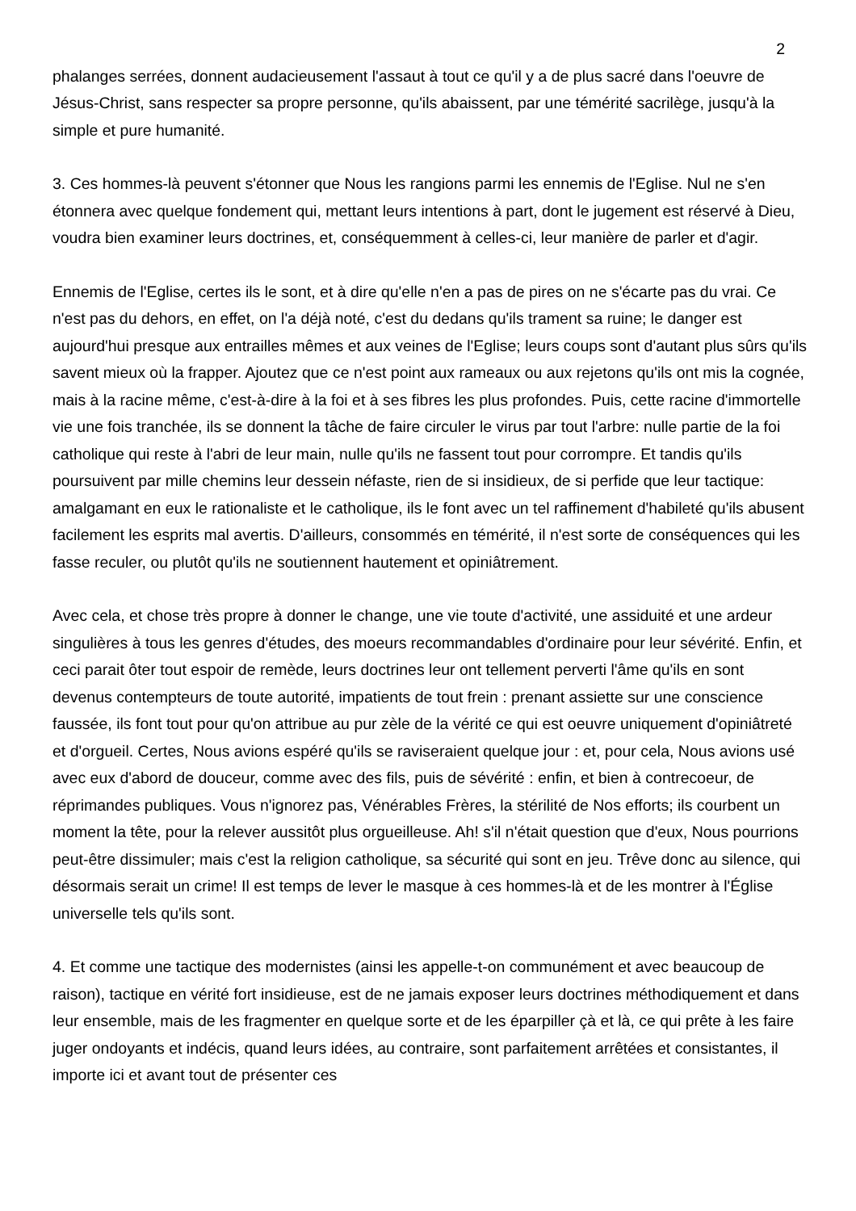2
phalanges serrées, donnent audacieusement l'assaut à tout ce qu'il y a de plus sacré dans l'oeuvre de Jésus-Christ, sans respecter sa propre personne, qu'ils abaissent, par une témérité sacrilège, jusqu'à la simple et pure humanité.
3. Ces hommes-là peuvent s'étonner que Nous les rangions parmi les ennemis de l'Eglise. Nul ne s'en étonnera avec quelque fondement qui, mettant leurs intentions à part, dont le jugement est réservé à Dieu, voudra bien examiner leurs doctrines, et, conséquemment à celles-ci, leur manière de parler et d'agir.
Ennemis de l'Eglise, certes ils le sont, et à dire qu'elle n'en a pas de pires on ne s'écarte pas du vrai. Ce n'est pas du dehors, en effet, on l'a déjà noté, c'est du dedans qu'ils trament sa ruine; le danger est aujourd'hui presque aux entrailles mêmes et aux veines de l'Eglise; leurs coups sont d'autant plus sûrs qu'ils savent mieux où la frapper. Ajoutez que ce n'est point aux rameaux ou aux rejetons qu'ils ont mis la cognée, mais à la racine même, c'est-à-dire à la foi et à ses fibres les plus profondes. Puis, cette racine d'immortelle vie une fois tranchée, ils se donnent la tâche de faire circuler le virus par tout l'arbre: nulle partie de la foi catholique qui reste à l'abri de leur main, nulle qu'ils ne fassent tout pour corrompre. Et tandis qu'ils poursuivent par mille chemins leur dessein néfaste, rien de si insidieux, de si perfide que leur tactique: amalgamant en eux le rationaliste et le catholique, ils le font avec un tel raffinement d'habileté qu'ils abusent facilement les esprits mal avertis. D'ailleurs, consommés en témérité, il n'est sorte de conséquences qui les fasse reculer, ou plutôt qu'ils ne soutiennent hautement et opiniâtrement.
Avec cela, et chose très propre à donner le change, une vie toute d'activité, une assiduité et une ardeur singulières à tous les genres d'études, des moeurs recommandables d'ordinaire pour leur sévérité. Enfin, et ceci parait ôter tout espoir de remède, leurs doctrines leur ont tellement perverti l'âme qu'ils en sont devenus contempteurs de toute autorité, impatients de tout frein : prenant assiette sur une conscience faussée, ils font tout pour qu'on attribue au pur zèle de la vérité ce qui est oeuvre uniquement d'opiniâtreté et d'orgueil. Certes, Nous avions espéré qu'ils se raviseraient quelque jour : et, pour cela, Nous avions usé avec eux d'abord de douceur, comme avec des fils, puis de sévérité : enfin, et bien à contrecoeur, de réprimandes publiques. Vous n'ignorez pas, Vénérables Frères, la stérilité de Nos efforts; ils courbent un moment la tête, pour la relever aussitôt plus orgueilleuse. Ah! s'il n'était question que d'eux, Nous pourrions peut-être dissimuler; mais c'est la religion catholique, sa sécurité qui sont en jeu. Trêve donc au silence, qui désormais serait un crime! Il est temps de lever le masque à ces hommes-là et de les montrer à l'Église universelle tels qu'ils sont.
4. Et comme une tactique des modernistes (ainsi les appelle-t-on communément et avec beaucoup de raison), tactique en vérité fort insidieuse, est de ne jamais exposer leurs doctrines méthodiquement et dans leur ensemble, mais de les fragmenter en quelque sorte et de les éparpiller çà et là, ce qui prête à les faire juger ondoyants et indécis, quand leurs idées, au contraire, sont parfaitement arrêtées et consistantes, il importe ici et avant tout de présenter ces